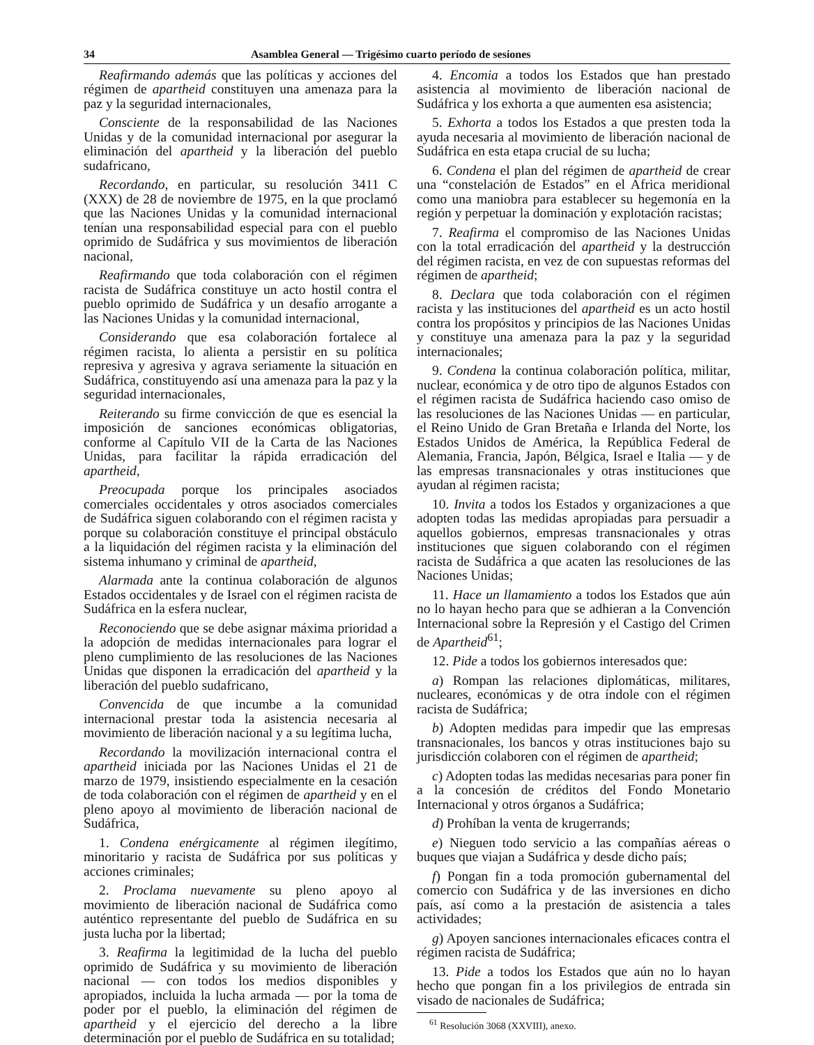34 Asamblea General — Trigésimo cuarto período de sesiones
Reafirmando además que las políticas y acciones del régimen de apartheid constituyen una amenaza para la paz y la seguridad internacionales,
Consciente de la responsabilidad de las Naciones Unidas y de la comunidad internacional por asegurar la eliminación del apartheid y la liberación del pueblo sudafricano,
Recordando, en particular, su resolución 3411 C (XXX) de 28 de noviembre de 1975, en la que proclamó que las Naciones Unidas y la comunidad internacional tenían una responsabilidad especial para con el pueblo oprimido de Sudáfrica y sus movimientos de liberación nacional,
Reafirmando que toda colaboración con el régimen racista de Sudáfrica constituye un acto hostil contra el pueblo oprimido de Sudáfrica y un desafío arrogante a las Naciones Unidas y la comunidad internacional,
Considerando que esa colaboración fortalece al régimen racista, lo alienta a persistir en su política represiva y agresiva y agrava seriamente la situación en Sudáfrica, constituyendo así una amenaza para la paz y la seguridad internacionales,
Reiterando su firme convicción de que es esencial la imposición de sanciones económicas obligatorias, conforme al Capítulo VII de la Carta de las Naciones Unidas, para facilitar la rápida erradicación del apartheid,
Preocupada porque los principales asociados comerciales occidentales y otros asociados comerciales de Sudáfrica siguen colaborando con el régimen racista y porque su colaboración constituye el principal obstáculo a la liquidación del régimen racista y la eliminación del sistema inhumano y criminal de apartheid,
Alarmada ante la continua colaboración de algunos Estados occidentales y de Israel con el régimen racista de Sudáfrica en la esfera nuclear,
Reconociendo que se debe asignar máxima prioridad a la adopción de medidas internacionales para lograr el pleno cumplimiento de las resoluciones de las Naciones Unidas que disponen la erradicación del apartheid y la liberación del pueblo sudafricano,
Convencida de que incumbe a la comunidad internacional prestar toda la asistencia necesaria al movimiento de liberación nacional y a su legítima lucha,
Recordando la movilización internacional contra el apartheid iniciada por las Naciones Unidas el 21 de marzo de 1979, insistiendo especialmente en la cesación de toda colaboración con el régimen de apartheid y en el pleno apoyo al movimiento de liberación nacional de Sudáfrica,
1. Condena enérgicamente al régimen ilegítimo, minoritario y racista de Sudáfrica por sus políticas y acciones criminales;
2. Proclama nuevamente su pleno apoyo al movimiento de liberación nacional de Sudáfrica como auténtico representante del pueblo de Sudáfrica en su justa lucha por la libertad;
3. Reafirma la legitimidad de la lucha del pueblo oprimido de Sudáfrica y su movimiento de liberación nacional — con todos los medios disponibles y apropiados, incluida la lucha armada — por la toma de poder por el pueblo, la eliminación del régimen de apartheid y el ejercicio del derecho a la libre determinación por el pueblo de Sudáfrica en su totalidad;
4. Encomia a todos los Estados que han prestado asistencia al movimiento de liberación nacional de Sudáfrica y los exhorta a que aumenten esa asistencia;
5. Exhorta a todos los Estados a que presten toda la ayuda necesaria al movimiento de liberación nacional de Sudáfrica en esta etapa crucial de su lucha;
6. Condena el plan del régimen de apartheid de crear una “constelación de Estados” en el Africa meridional como una maniobra para establecer su hegemonía en la región y perpetuar la dominación y explotación racistas;
7. Reafirma el compromiso de las Naciones Unidas con la total erradicación del apartheid y la destrucción del régimen racista, en vez de con supuestas reformas del régimen de apartheid;
8. Declara que toda colaboración con el régimen racista y las instituciones del apartheid es un acto hostil contra los propósitos y principios de las Naciones Unidas y constituye una amenaza para la paz y la seguridad internacionales;
9. Condena la continua colaboración política, militar, nuclear, económica y de otro tipo de algunos Estados con el régimen racista de Sudáfrica haciendo caso omiso de las resoluciones de las Naciones Unidas — en particular, el Reino Unido de Gran Bretaña e Irlanda del Norte, los Estados Unidos de América, la República Federal de Alemania, Francia, Japón, Bélgica, Israel e Italia — y de las empresas transnacionales y otras instituciones que ayudan al régimen racista;
10. Invita a todos los Estados y organizaciones a que adopten todas las medidas apropiadas para persuadir a aquellos gobiernos, empresas transnacionales y otras instituciones que siguen colaborando con el régimen racista de Sudáfrica a que acaten las resoluciones de las Naciones Unidas;
11. Hace un llamamiento a todos los Estados que aún no lo hayan hecho para que se adhieran a la Convención Internacional sobre la Represión y el Castigo del Crimen de Apartheid<sup>61</sup>;
12. Pide a todos los gobiernos interesados que:
a) Rompan las relaciones diplomáticas, militares, nucleares, económicas y de otra índole con el régimen racista de Sudáfrica;
b) Adopten medidas para impedir que las empresas transnacionales, los bancos y otras instituciones bajo su jurisdicción colaboren con el régimen de apartheid;
c) Adopten todas las medidas necesarias para poner fin a la concesión de créditos del Fondo Monetario Internacional y otros órganos a Sudáfrica;
d) Prohíban la venta de krugerrands;
e) Nieguen todo servicio a las compañías aéreas o buques que viajan a Sudáfrica y desde dicho país;
f) Pongan fin a toda promoción gubernamental del comercio con Sudáfrica y de las inversiones en dicho país, así como a la prestación de asistencia a tales actividades;
g) Apoyen sanciones internacionales eficaces contra el régimen racista de Sudáfrica;
13. Pide a todos los Estados que aún no lo hayan hecho que pongan fin a los privilegios de entrada sin visado de nacionales de Sudáfrica;
<sup>61</sup> Resolución 3068 (XXVIII), anexo.